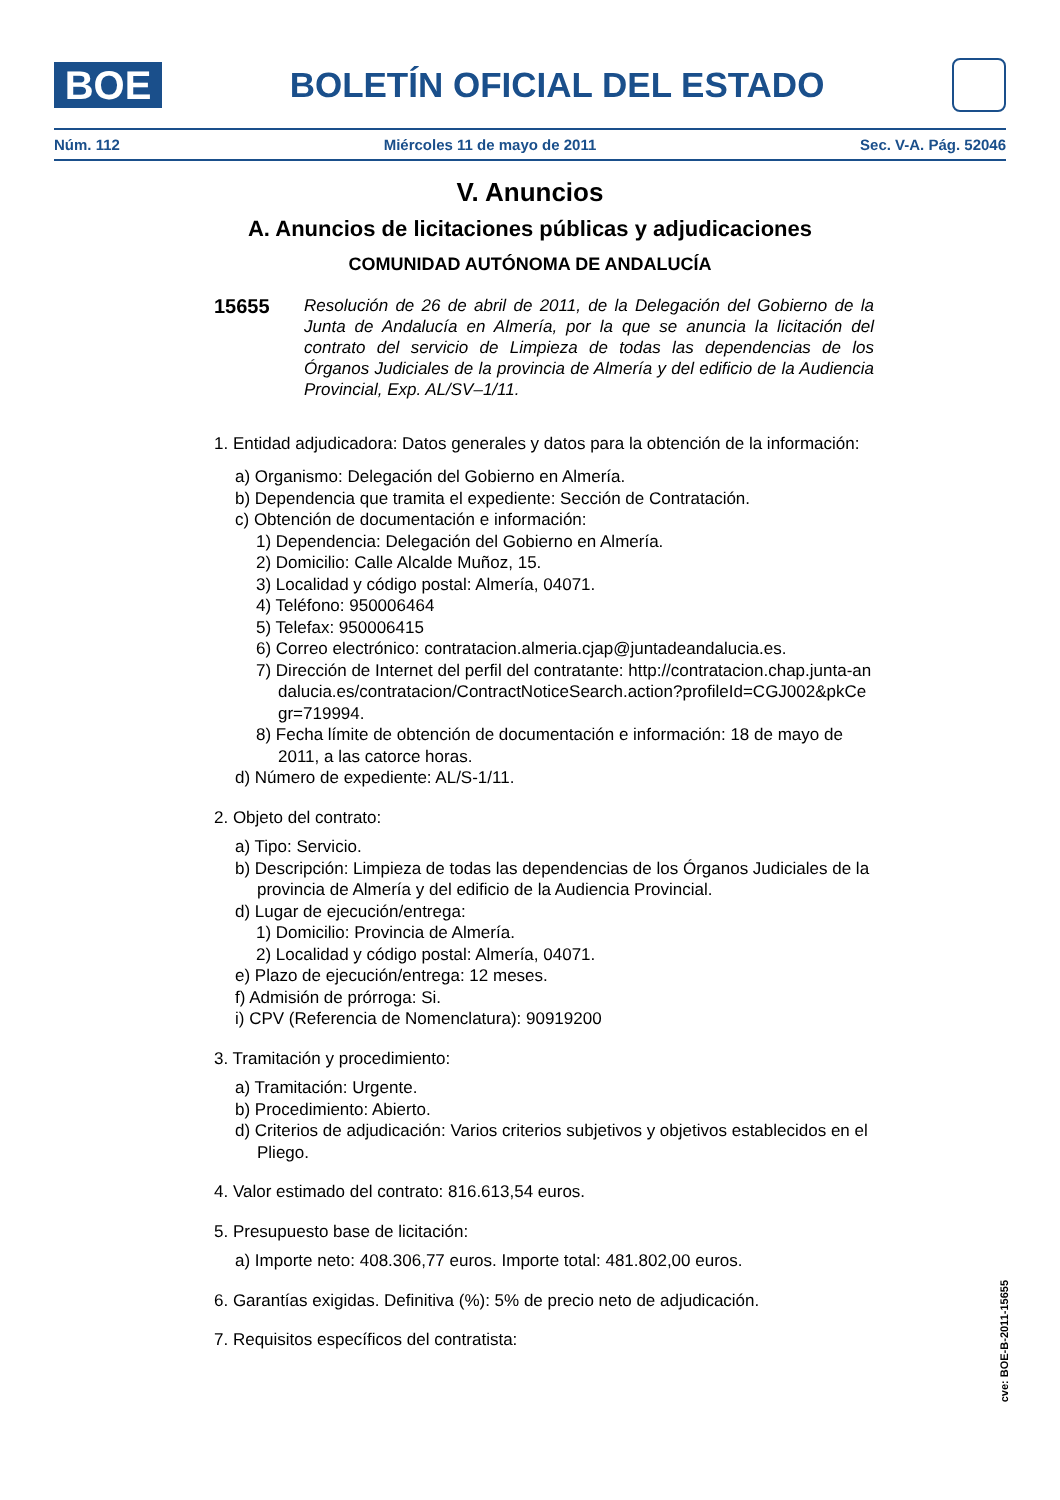BOE
BOLETÍN OFICIAL DEL ESTADO
Núm. 112 Miércoles 11 de mayo de 2011 Sec. V-A. Pág. 52046
V. Anuncios
A. Anuncios de licitaciones públicas y adjudicaciones
COMUNIDAD AUTÓNOMA DE ANDALUCÍA
15655
Resolución de 26 de abril de 2011, de la Delegación del Gobierno de la Junta de Andalucía en Almería, por la que se anuncia la licitación del contrato del servicio de Limpieza de todas las dependencias de los Órganos Judiciales de la provincia de Almería y del edificio de la Audiencia Provincial, Exp. AL/SV–1/11.
1. Entidad adjudicadora: Datos generales y datos para la obtención de la información:
a) Organismo: Delegación del Gobierno en Almería.
b) Dependencia que tramita el expediente: Sección de Contratación.
c) Obtención de documentación e información:
1) Dependencia: Delegación del Gobierno en Almería.
2) Domicilio: Calle Alcalde Muñoz, 15.
3) Localidad y código postal: Almería, 04071.
4) Teléfono: 950006464
5) Telefax: 950006415
6) Correo electrónico: contratacion.almeria.cjap@juntadeandalucia.es.
7) Dirección de Internet del perfil del contratante: http://contratacion.chap.junta-andalucia.es/contratacion/ContractNoticeSearch.action?profileId=CGJ002&pkCegr=719994.
8) Fecha límite de obtención de documentación e información: 18 de mayo de 2011, a las catorce horas.
d) Número de expediente: AL/S-1/11.
2. Objeto del contrato:
a) Tipo: Servicio.
b) Descripción: Limpieza de todas las dependencias de los Órganos Judiciales de la provincia de Almería y del edificio de la Audiencia Provincial.
d) Lugar de ejecución/entrega:
1) Domicilio: Provincia de Almería.
2) Localidad y código postal: Almería, 04071.
e) Plazo de ejecución/entrega: 12 meses.
f) Admisión de prórroga: Si.
i) CPV (Referencia de Nomenclatura): 90919200
3. Tramitación y procedimiento:
a) Tramitación: Urgente.
b) Procedimiento: Abierto.
d) Criterios de adjudicación: Varios criterios subjetivos y objetivos establecidos en el Pliego.
4. Valor estimado del contrato: 816.613,54 euros.
5. Presupuesto base de licitación:
a) Importe neto: 408.306,77 euros. Importe total: 481.802,00 euros.
6. Garantías exigidas. Definitiva (%): 5% de precio neto de adjudicación.
7. Requisitos específicos del contratista:
cve: BOE-B-2011-15655